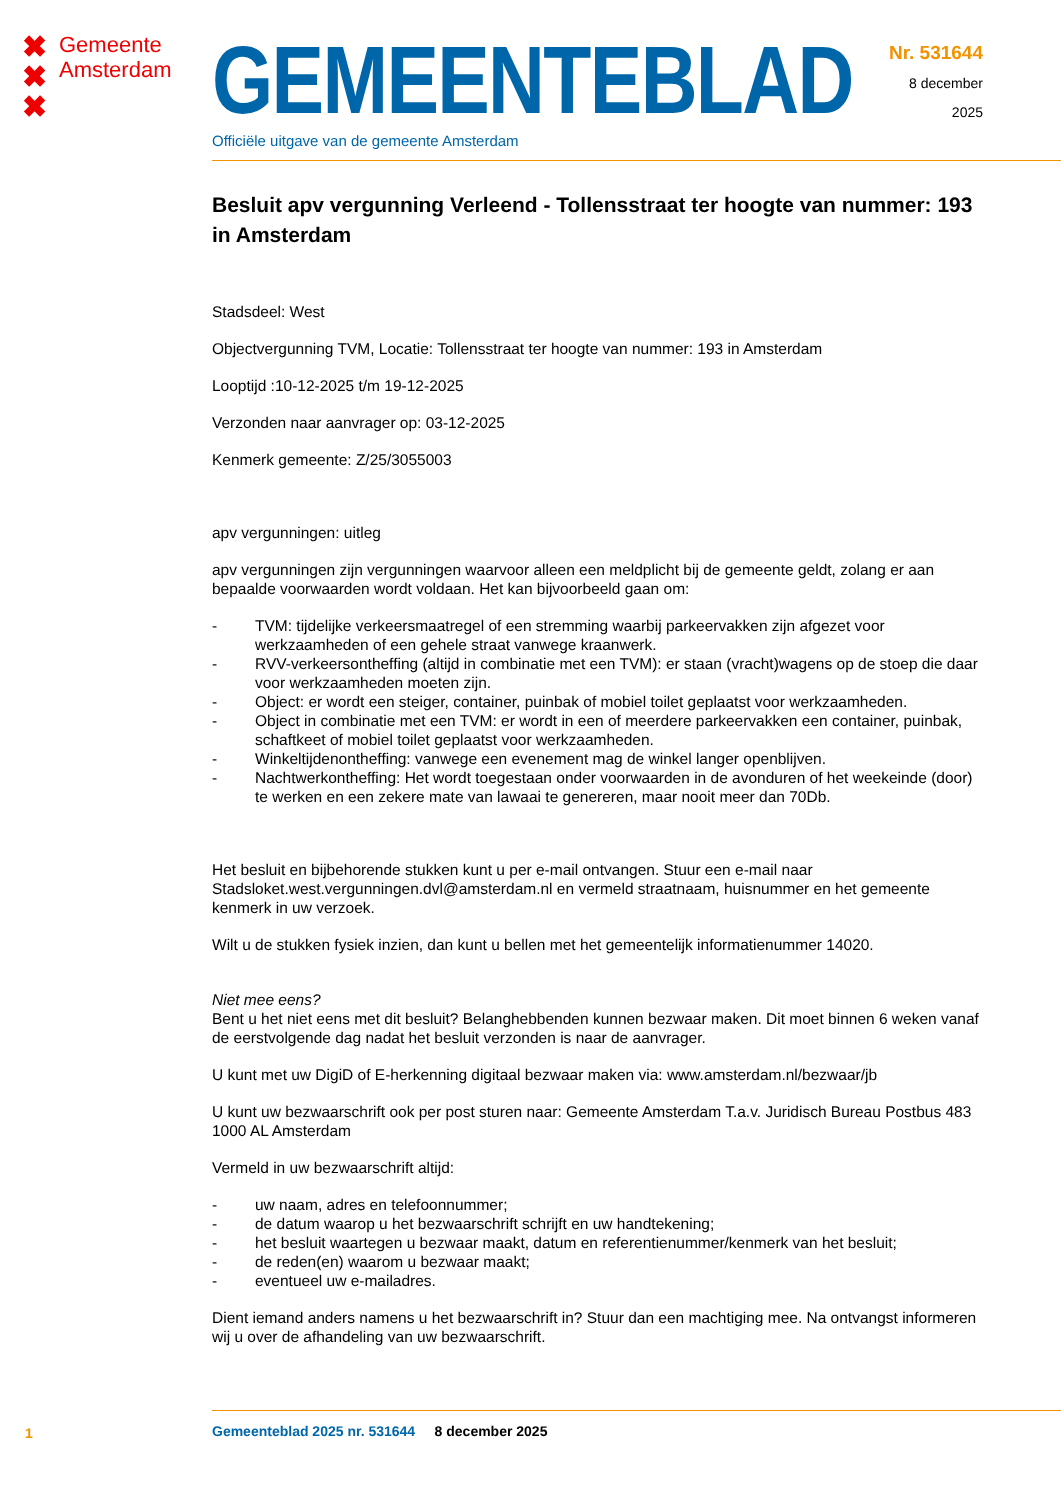✖
✖
✖
Gemeente
Amsterdam
GEMEENTEBLAD
Officiële uitgave van de gemeente Amsterdam
Nr. 531644
8 december
2025
Besluit apv vergunning Verleend - Tollensstraat ter hoogte van nummer: 193 in Amsterdam
Stadsdeel: West
Objectvergunning TVM, Locatie: Tollensstraat ter hoogte van nummer: 193 in Amsterdam
Looptijd :10-12-2025 t/m 19-12-2025
Verzonden naar aanvrager op: 03-12-2025
Kenmerk gemeente: Z/25/3055003
apv vergunningen: uitleg
apv vergunningen zijn vergunningen waarvoor alleen een meldplicht bij de gemeente geldt, zolang er aan bepaalde voorwaarden wordt voldaan. Het kan bijvoorbeeld gaan om:
- TVM: tijdelijke verkeersmaatregel of een stremming waarbij parkeervakken zijn afgezet voor werkzaamheden of een gehele straat vanwege kraanwerk.
- RVV-verkeersontheffing (altijd in combinatie met een TVM): er staan (vracht)wagens op de stoep die daar voor werkzaamheden moeten zijn.
- Object: er wordt een steiger, container, puinbak of mobiel toilet geplaatst voor werkzaamheden.
- Object in combinatie met een TVM: er wordt in een of meerdere parkeervakken een container, puinbak, schaftkeet of mobiel toilet geplaatst voor werkzaamheden.
- Winkeltijdenontheffing: vanwege een evenement mag de winkel langer openblijven.
- Nachtwerkontheffing: Het wordt toegestaan onder voorwaarden in de avonduren of het weekeinde (door) te werken en een zekere mate van lawaai te genereren, maar nooit meer dan 70Db.
Het besluit en bijbehorende stukken kunt u per e-mail ontvangen. Stuur een e-mail naar Stadsloket.west.vergunningen.dvl@amsterdam.nl en vermeld straatnaam, huisnummer en het gemeente kenmerk in uw verzoek.
Wilt u de stukken fysiek inzien, dan kunt u bellen met het gemeentelijk informatienummer 14020.
Niet mee eens?
Bent u het niet eens met dit besluit? Belanghebbenden kunnen bezwaar maken. Dit moet binnen 6 weken vanaf de eerstvolgende dag nadat het besluit verzonden is naar de aanvrager.
U kunt met uw DigiD of E-herkenning digitaal bezwaar maken via: www.amsterdam.nl/bezwaar/jb
U kunt uw bezwaarschrift ook per post sturen naar: Gemeente Amsterdam T.a.v. Juridisch Bureau Postbus 483 1000 AL Amsterdam
Vermeld in uw bezwaarschrift altijd:
- uw naam, adres en telefoonnummer;
- de datum waarop u het bezwaarschrift schrijft en uw handtekening;
- het besluit waartegen u bezwaar maakt, datum en referentienummer/kenmerk van het besluit;
- de reden(en) waarom u bezwaar maakt;
- eventueel uw e-mailadres.
Dient iemand anders namens u het bezwaarschrift in? Stuur dan een machtiging mee. Na ontvangst informeren wij u over de afhandeling van uw bezwaarschrift.
1
Gemeenteblad 2025 nr. 531644 8 december 2025